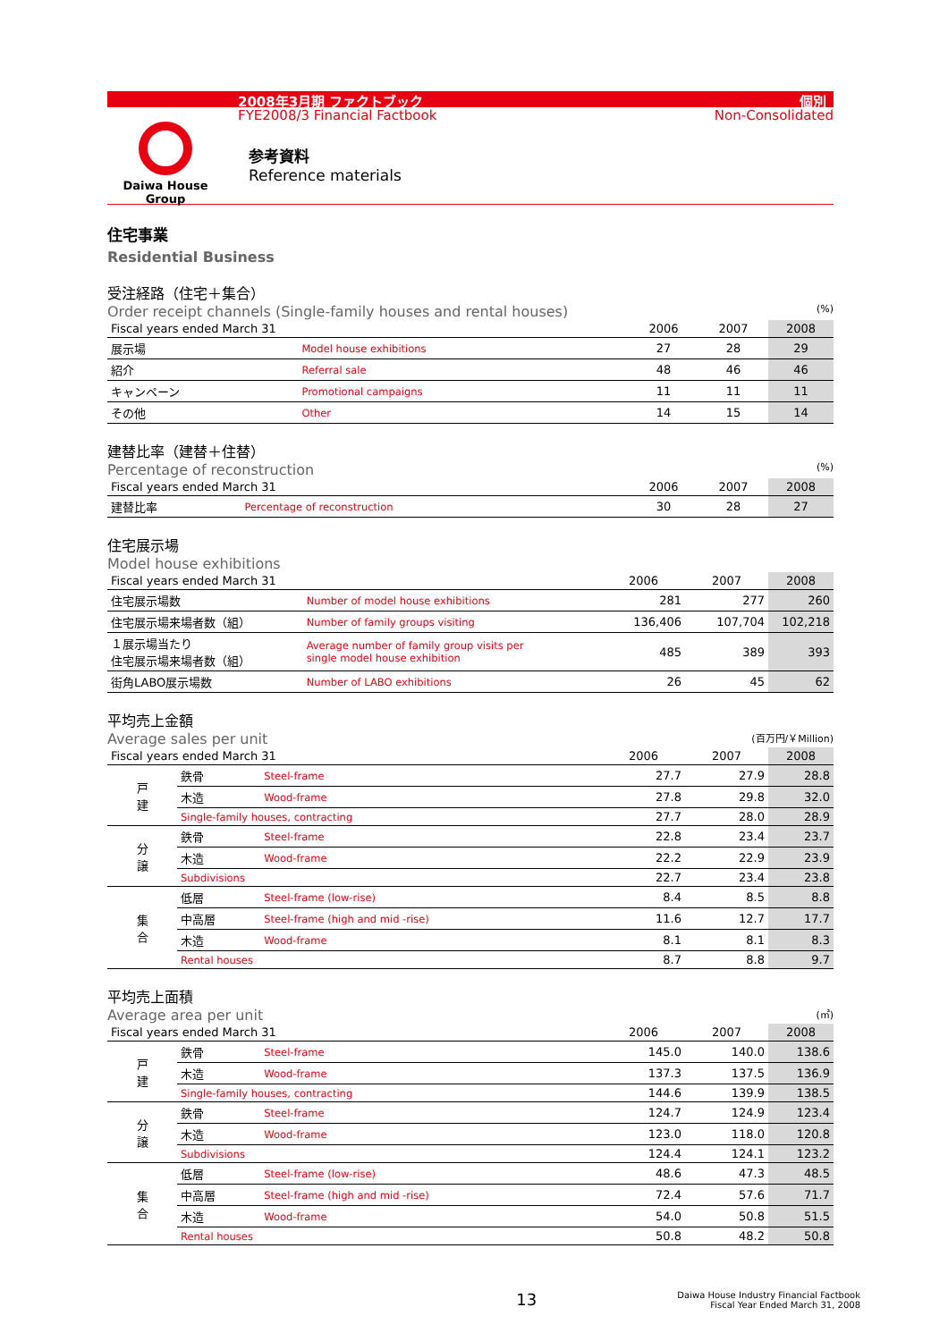2008年3月期 ファクトブック 個別
FYE2008/3 Financial Factbook Non-Consolidated
Daiwa House
Group
参考資料
Reference materials
住宅事業
Residential Business
受注経路（住宅＋集合）
Order receipt channels (Single-family houses and rental houses) (%)
| Fiscal years ended March 31 | | 2006 | 2007 | 2008 |
| --- | --- | --- | --- | --- |
| 展示場 | Model house exhibitions | 27 | 28 | 29 |
| 紹介 | Referral sale | 48 | 46 | 46 |
| キャンペーン | Promotional campaigns | 11 | 11 | 11 |
| その他 | Other | 14 | 15 | 14 |
建替比率（建替＋住替）
Percentage of reconstruction (%)
| Fiscal years ended March 31 | | 2006 | 2007 | 2008 |
| --- | --- | --- | --- | --- |
| 建替比率 | Percentage of reconstruction | 30 | 28 | 27 |
住宅展示場
Model house exhibitions
| Fiscal years ended March 31 | | 2006 | 2007 | 2008 |
| --- | --- | --- | --- | --- |
| 住宅展示場数 | Number of model house exhibitions | 281 | 277 | 260 |
| 住宅展示場来場者数（組） | Number of family groups visiting | 136,406 | 107,704 | 102,218 |
| １展示場当たり 住宅展示場来場者数（組） | Average number of family group visits per single model house exhibition | 485 | 389 | 393 |
| 街角LABO展示場数 | Number of LABO exhibitions | 26 | 45 | 62 |
平均売上金額
Average sales per unit (百万円/￥Million)
| Fiscal years ended March 31 | | | 2006 | 2007 | 2008 |
| --- | --- | --- | --- | --- | --- |
| 戸 建 | 鉄骨 | Steel-frame | 27.7 | 27.9 | 28.8 |
| | 木造 | Wood-frame | 27.8 | 29.8 | 32.0 |
| | Single-family houses, contracting | | 27.7 | 28.0 | 28.9 |
| 分 譲 | 鉄骨 | Steel-frame | 22.8 | 23.4 | 23.7 |
| | 木造 | Wood-frame | 22.2 | 22.9 | 23.9 |
| | Subdivisions | | 22.7 | 23.4 | 23.8 |
| 集 合 | 低層 | Steel-frame (low-rise) | 8.4 | 8.5 | 8.8 |
| | 中高層 | Steel-frame (high and mid -rise) | 11.6 | 12.7 | 17.7 |
| | 木造 | Wood-frame | 8.1 | 8.1 | 8.3 |
| | Rental houses | | 8.7 | 8.8 | 9.7 |
平均売上面積
Average area per unit (㎡)
| Fiscal years ended March 31 | | | 2006 | 2007 | 2008 |
| --- | --- | --- | --- | --- | --- |
| 戸 建 | 鉄骨 | Steel-frame | 145.0 | 140.0 | 138.6 |
| | 木造 | Wood-frame | 137.3 | 137.5 | 136.9 |
| | Single-family houses, contracting | | 144.6 | 139.9 | 138.5 |
| 分 譲 | 鉄骨 | Steel-frame | 124.7 | 124.9 | 123.4 |
| | 木造 | Wood-frame | 123.0 | 118.0 | 120.8 |
| | Subdivisions | | 124.4 | 124.1 | 123.2 |
| 集 合 | 低層 | Steel-frame (low-rise) | 48.6 | 47.3 | 48.5 |
| | 中高層 | Steel-frame (high and mid -rise) | 72.4 | 57.6 | 71.7 |
| | 木造 | Wood-frame | 54.0 | 50.8 | 51.5 |
| | Rental houses | | 50.8 | 48.2 | 50.8 |
13 Daiwa House Industry Financial Factbook
Fiscal Year Ended March 31, 2008